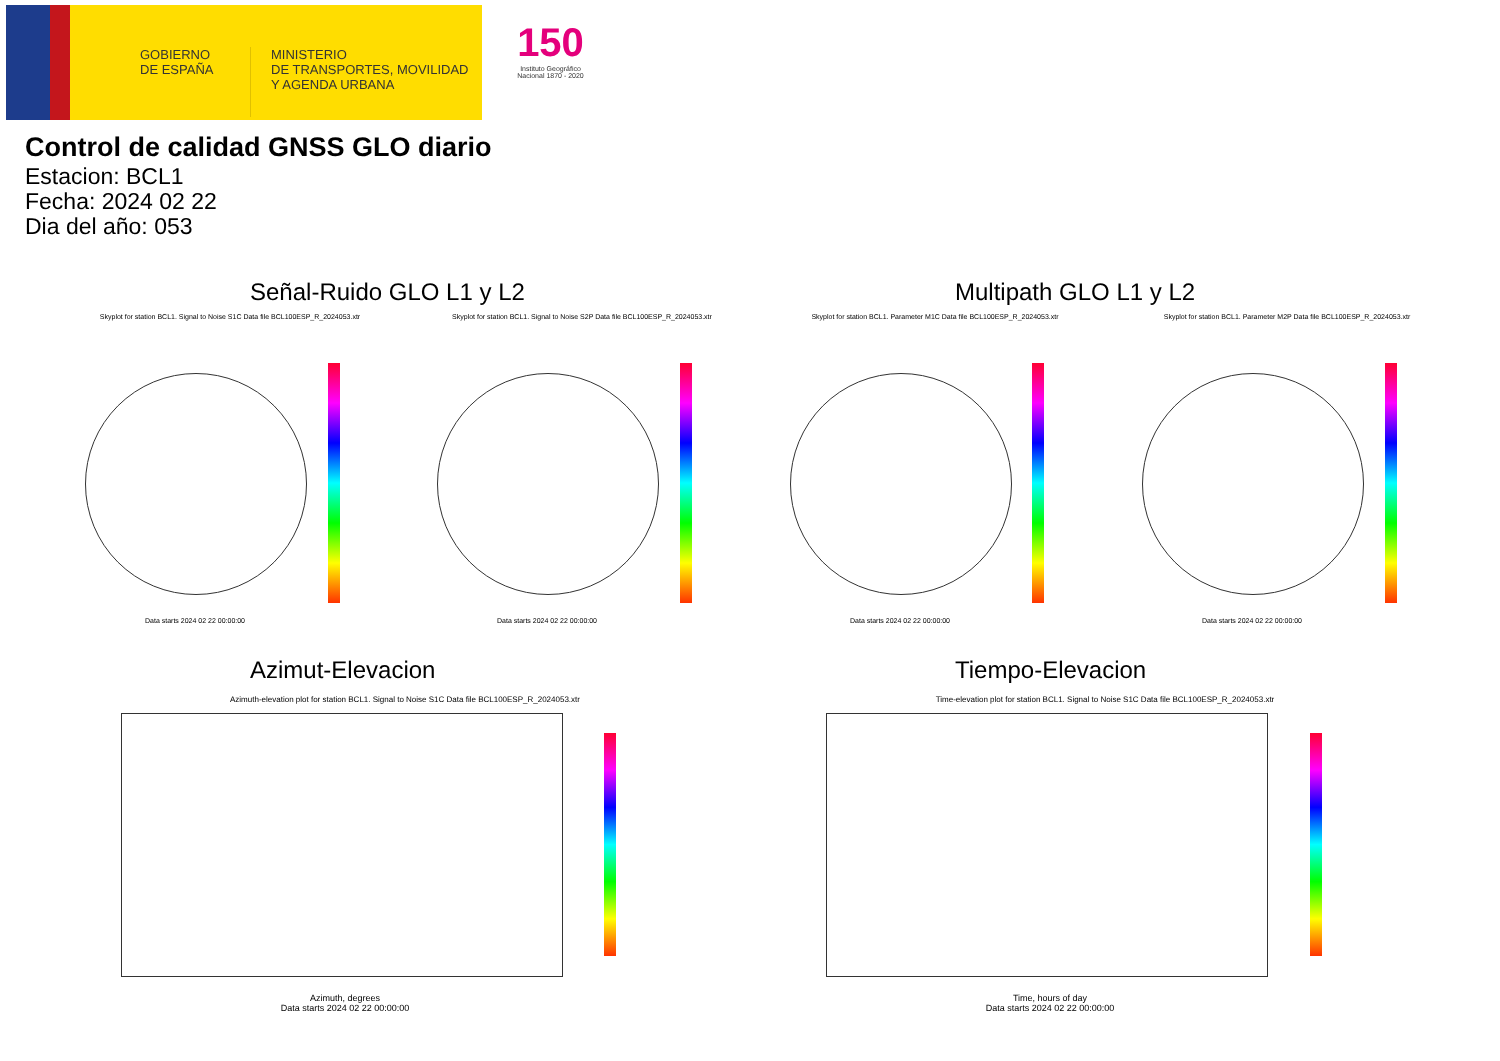GOBIERNO
DE ESPAÑA
MINISTERIO
DE TRANSPORTES, MOVILIDAD
Y AGENDA URBANA
150
Instituto Geográfico
Nacional 1870 - 2020
Control de calidad GNSS GLO diario
Estacion: BCL1
Fecha: 2024 02 22
Dia del año: 053
Señal-Ruido GLO L1 y L2 Multipath GLO L1 y L2
Skyplot for station BCL1. Signal to Noise S1C Data file BCL100ESP_R_2024053.xtr Skyplot for station BCL1. Signal to Noise S2P Data file BCL100ESP_R_2024053.xtr Skyplot for station BCL1. Parameter M1C Data file BCL100ESP_R_2024053.xtr Skyplot for station BCL1. Parameter M2P Data file BCL100ESP_R_2024053.xtr
Data starts 2024 02 22 00:00:00 Data starts 2024 02 22 00:00:00 Data starts 2024 02 22 00:00:00 Data starts 2024 02 22 00:00:00
Azimut-Elevacion Tiempo-Elevacion
Azimuth-elevation plot for station BCL1. Signal to Noise S1C Data file BCL100ESP_R_2024053.xtr
Time-elevation plot for station BCL1. Signal to Noise S1C Data file BCL100ESP_R_2024053.xtr
Azimuth, degrees
Data starts 2024 02 22 00:00:00
Time, hours of day
Data starts 2024 02 22 00:00:00